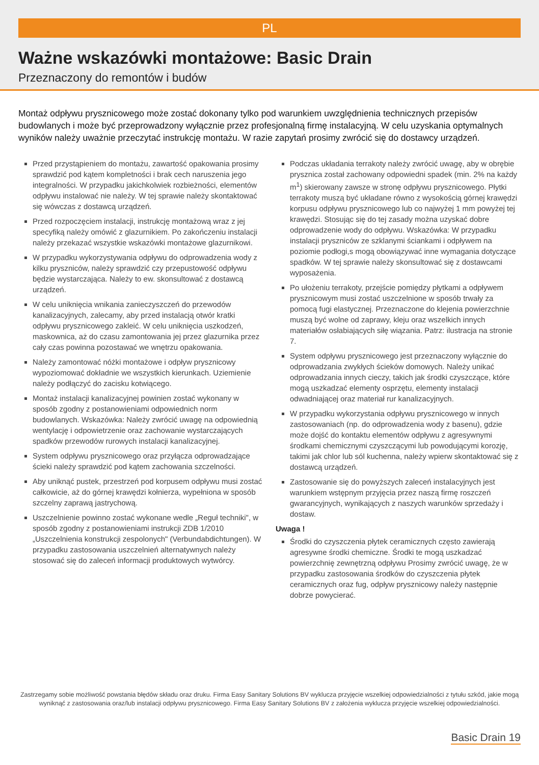PL
Ważne wskazówki montażowe: Basic Drain
Przeznaczony do remontów i budów
Montaż odpływu prysznicowego może zostać dokonany tylko pod warunkiem uwzględnienia technicznych przepisów budowlanych i może być przeprowadzony wyłącznie przez profesjonalną firmę instalacyjną. W celu uzyskania optymalnych wyników należy uważnie przeczytać instrukcję montażu. W razie zapytań prosimy zwrócić się do dostawcy urządzeń.
Przed przystąpieniem do montażu, zawartość opakowania prosimy sprawdzić pod kątem kompletności i brak cech naruszenia jego integralności. W przypadku jakichkolwiek rozbieżności, elementów odpływu instalować nie należy. W tej sprawie należy skontaktować się wówczas z dostawcą urządzeń.
Przed rozpoczęciem instalacji, instrukcję montażową wraz z jej specyfiką należy omówić z glazurnikiem. Po zakończeniu instalacji należy przekazać wszystkie wskazówki montażowe glazurnikowi.
W przypadku wykorzystywania odpływu do odprowadzenia wody z kilku pryszniców, należy sprawdzić czy przepustowość odpływu będzie wystarczająca. Należy to ew. skonsultować z dostawcą urządzeń.
W celu uniknięcia wnikania zanieczyszczeń do przewodów kanalizacyjnych, zalecamy, aby przed instalacją otwór kratki odpływu prysznicowego zakleić. W celu uniknięcia uszkodzeń, maskownica, aż do czasu zamontowania jej przez glazurnika przez cały czas powinna pozostawać we wnętrzu opakowania.
Należy zamontować nóżki montażowe i odpływ prysznicowy wypoziomować dokładnie we wszystkich kierunkach. Uziemienie należy podłączyć do zacisku kotwiącego.
Montaż instalacji kanalizacyjnej powinien zostać wykonany w sposób zgodny z postanowieniami odpowiednich norm budowlanych. Wskazówka: Należy zwrócić uwagę na odpowiednią wentylację i odpowietrzenie oraz zachowanie wystarczających spadków przewodów rurowych instalacji kanalizacyjnej.
System odpływu prysznicowego oraz przyłącza odprowadzające ścieki należy sprawdzić pod kątem zachowania szczelności.
Aby uniknąć pustek, przestrzeń pod korpusem odpływu musi zostać całkowicie, aż do górnej krawędzi kołnierza, wypełniona w sposób szczelny zaprawą jastrychową.
Uszczelnienie powinno zostać wykonane wedle „Reguł techniki", w sposób zgodny z postanowieniami instrukcji ZDB 1/2010 „Uszczelnienia konstrukcji zespolonych" (Verbundabdichtungen). W przypadku zastosowania uszczelnień alternatywnych należy stosować się do zaleceń informacji produktowych wytwórcy.
Podczas układania terrakoty należy zwrócić uwagę, aby w obrębie prysznica został zachowany odpowiedni spadek (min. 2% na każdy m<sup>1</sup>) skierowany zawsze w stronę odpływu prysznicowego. Płytki terrakoty muszą być układane równo z wysokością górnej krawędzi korpusu odpływu prysznicowego lub co najwyżej 1 mm powyżej tej krawędzi. Stosując się do tej zasady można uzyskać dobre odprowadzenie wody do odpływu. Wskazówka: W przypadku instalacji pryszniców ze szklanymi ściankami i odpływem na poziomie podłogi,s mogą obowiązywać inne wymagania dotyczące spadków. W tej sprawie należy skonsultować się z dostawcami wyposażenia.
Po ułożeniu terrakoty, przejście pomiędzy płytkami a odpływem prysznicowym musi zostać uszczelnione w sposób trwały za pomocą fugi elastycznej. Przeznaczone do klejenia powierzchnie muszą być wolne od zaprawy, kleju oraz wszelkich innych materiałów osłabiających siłę wiązania. Patrz: ilustracja na stronie 7.
System odpływu prysznicowego jest przeznaczony wyłącznie do odprowadzania zwykłych ścieków domowych. Należy unikać odprowadzania innych cieczy, takich jak środki czyszczące, które mogą uszkadzać elementy osprzętu, elementy instalacji odwadniającej oraz materiał rur kanalizacyjnych.
W przypadku wykorzystania odpływu prysznicowego w innych zastosowaniach (np. do odprowadzenia wody z basenu), gdzie może dojść do kontaktu elementów odpływu z agresywnymi środkami chemicznymi czyszczącymi lub powodującymi korozję, takimi jak chlor lub sól kuchenna, należy wpierw skontaktować się z dostawcą urządzeń.
Zastosowanie się do powyższych zaleceń instalacyjnych jest warunkiem wstępnym przyjęcia przez naszą firmę roszczeń gwarancyjnych, wynikających z naszych warunków sprzedaży i dostaw.
Uwaga !
Środki do czyszczenia płytek ceramicznych często zawierają agresywne środki chemiczne. Środki te mogą uszkadzać powierzchnię zewnętrzną odpływu Prosimy zwrócić uwagę, że w przypadku zastosowania środków do czyszczenia płytek ceramicznych oraz fug, odpływ prysznicowy należy następnie dobrze powycierać.
Zastrzegamy sobie możliwość powstania błędów składu oraz druku. Firma Easy Sanitary Solutions BV wyklucza przyjęcie wszelkiej odpowiedzialności z tytułu szkód, jakie mogą wyniknąć z zastosowania oraz/lub instalacji odpływu prysznicowego. Firma Easy Sanitary Solutions BV z założenia wyklucza przyjęcie wszelkiej odpowiedzialności.
Basic Drain 19